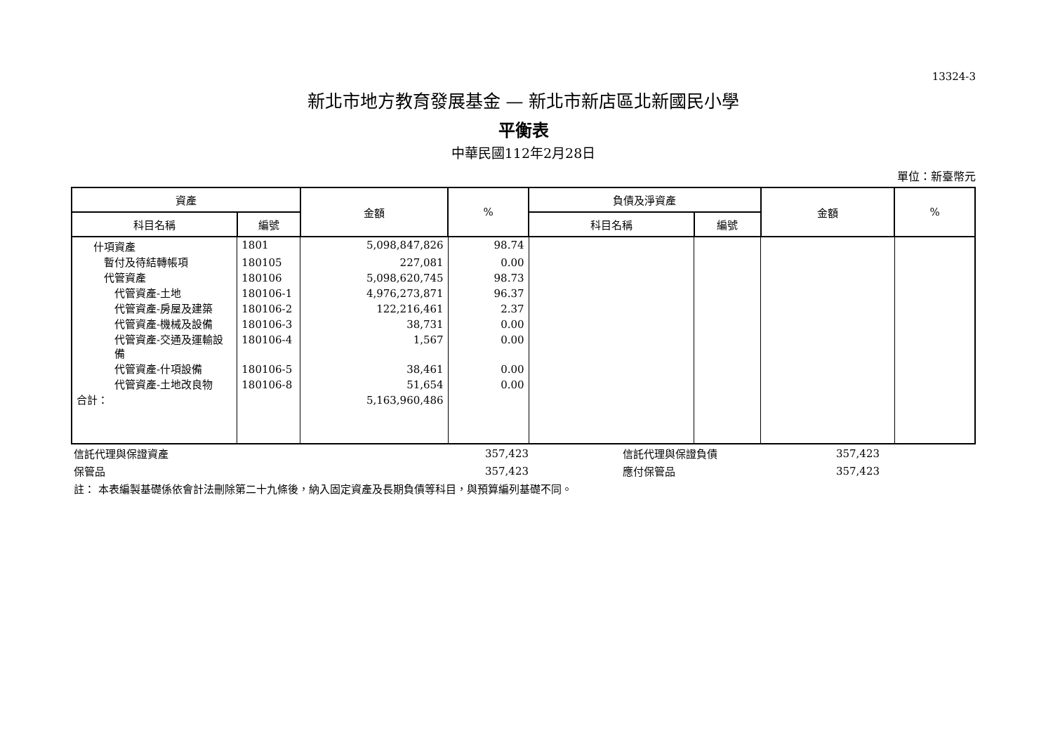13324-3
新北市地方教育發展基金 — 新北市新店區北新國民小學
平衡表
中華民國112年2月28日
單位：新臺幣元
| 資產 | | 金額 | % | 負債及淨資產 | | 金額 | % |
| --- | --- | --- | --- | --- | --- | --- | --- |
| 科目名稱 | 編號 | | | 科目名稱 | 編號 | | |
| 什項資產 | 1801 | 5,098,847,826 | 98.74 | | | | |
| 暫付及待結轉帳項 | 180105 | 227,081 | 0.00 | | | | |
| 代管資產 | 180106 | 5,098,620,745 | 98.73 | | | | |
| 代管資產-土地 | 180106-1 | 4,976,273,871 | 96.37 | | | | |
| 代管資產-房屋及建築 | 180106-2 | 122,216,461 | 2.37 | | | | |
| 代管資產-機械及設備 | 180106-3 | 38,731 | 0.00 | | | | |
| 代管資產-交通及運輸設備 | 180106-4 | 1,567 | 0.00 | | | | |
| 代管資產-什項設備 | 180106-5 | 38,461 | 0.00 | | | | |
| 代管資產-土地改良物 | 180106-8 | 51,654 | 0.00 | | | | |
| 合計： | | 5,163,960,486 | | | | | |
| 信託代理與保證資產 | 357,423 | 信託代理與保證負債 | 357,423 | |
| 保管品 | 357,423 | 應付保管品 | 357,423 | |
| 註： 本表編製基礎係依會計法刪除第二十九條後，納入固定資產及長期負債等科目，與預算編列基礎不同。 | | | | |